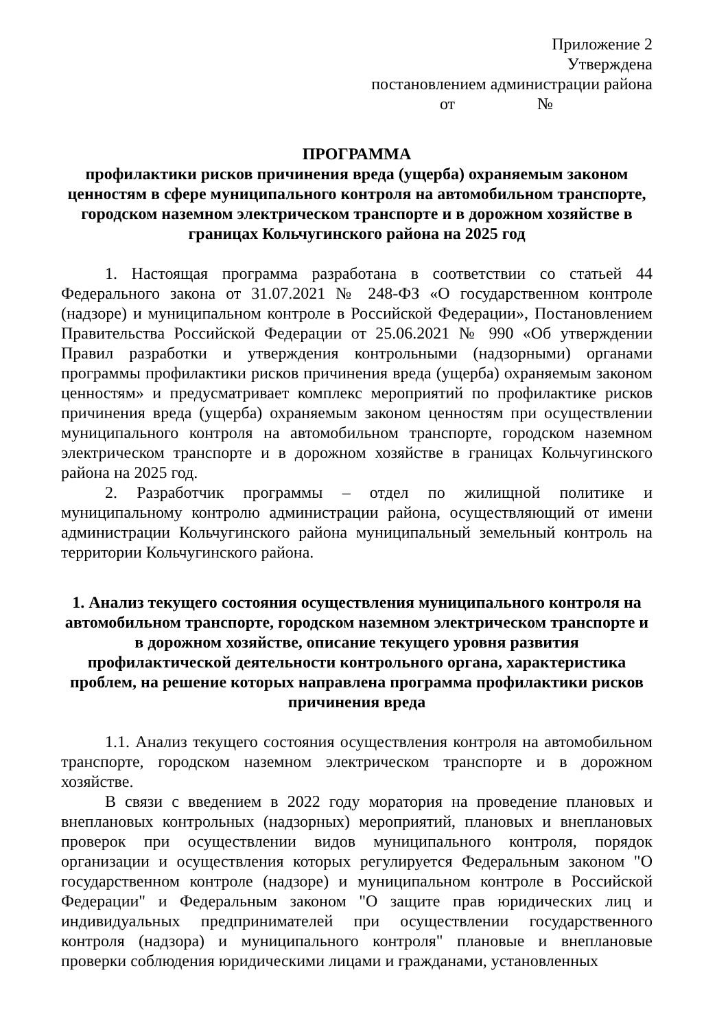Приложение 2
Утверждена
постановлением администрации района
от №
ПРОГРАММА
профилактики рисков причинения вреда (ущерба) охраняемым законом ценностям в сфере муниципального контроля на автомобильном транспорте, городском наземном электрическом транспорте и в дорожном хозяйстве в границах Кольчугинского района на 2025 год
1. Настоящая программа разработана в соответствии со статьей 44 Федерального закона от 31.07.2021 № 248-ФЗ «О государственном контроле (надзоре) и муниципальном контроле в Российской Федерации», Постановлением Правительства Российской Федерации от 25.06.2021 № 990 «Об утверждении Правил разработки и утверждения контрольными (надзорными) органами программы профилактики рисков причинения вреда (ущерба) охраняемым законом ценностям» и предусматривает комплекс мероприятий по профилактике рисков причинения вреда (ущерба) охраняемым законом ценностям при осуществлении муниципального контроля на автомобильном транспорте, городском наземном электрическом транспорте и в дорожном хозяйстве в границах Кольчугинского района на 2025 год.
2. Разработчик программы – отдел по жилищной политике и муниципальному контролю администрации района, осуществляющий от имени администрации Кольчугинского района муниципальный земельный контроль на территории Кольчугинского района.
1. Анализ текущего состояния осуществления муниципального контроля на автомобильном транспорте, городском наземном электрическом транспорте и в дорожном хозяйстве, описание текущего уровня развития профилактической деятельности контрольного органа, характеристика проблем, на решение которых направлена программа профилактики рисков причинения вреда
1.1. Анализ текущего состояния осуществления контроля на автомобильном транспорте, городском наземном электрическом транспорте и в дорожном хозяйстве.
В связи с введением в 2022 году моратория на проведение плановых и внеплановых контрольных (надзорных) мероприятий, плановых и внеплановых проверок при осуществлении видов муниципального контроля, порядок организации и осуществления которых регулируется Федеральным законом "О государственном контроле (надзоре) и муниципальном контроле в Российской Федерации" и Федеральным законом "О защите прав юридических лиц и индивидуальных предпринимателей при осуществлении государственного контроля (надзора) и муниципального контроля" плановые и внеплановые проверки соблюдения юридическими лицами и гражданами, установленных